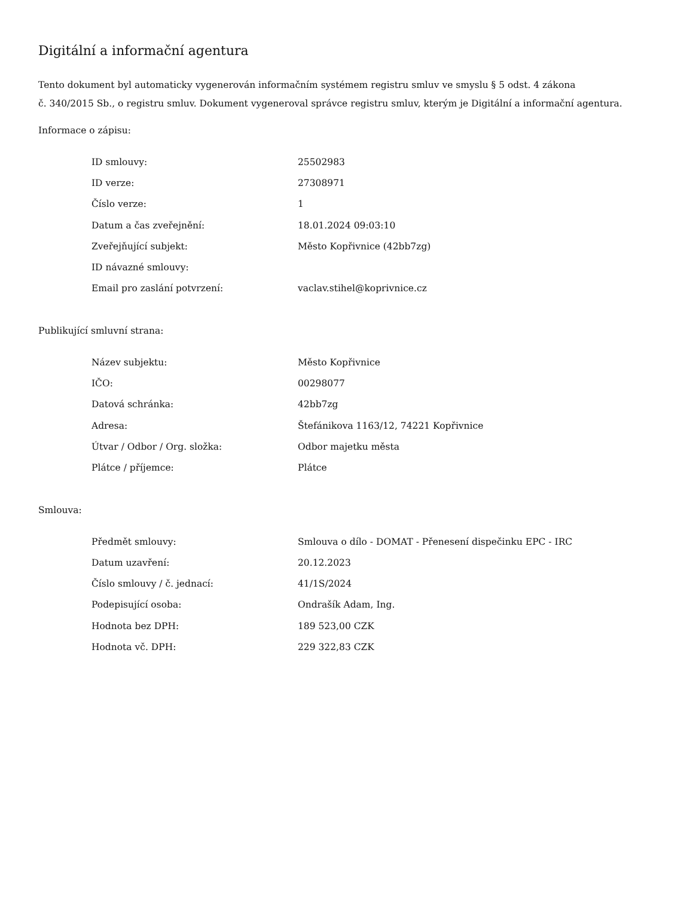Digitální a informační agentura
Tento dokument byl automaticky vygenerován informačním systémem registru smluv ve smyslu § 5 odst. 4 zákona
č. 340/2015 Sb., o registru smluv. Dokument vygeneroval správce registru smluv, kterým je Digitální a informační agentura.
Informace o zápisu:
| ID smlouvy: | 25502983 |
| ID verze: | 27308971 |
| Číslo verze: | 1 |
| Datum a čas zveřejnění: | 18.01.2024 09:03:10 |
| Zveřejňující subjekt: | Město Kopřivnice (42bb7zg) |
| ID návazné smlouvy: | |
| Email pro zaslání potvrzení: | vaclav.stihel@koprivnice.cz |
Publikující smluvní strana:
| Název subjektu: | Město Kopřivnice |
| IČO: | 00298077 |
| Datová schránka: | 42bb7zg |
| Adresa: | Štefánikova 1163/12, 74221 Kopřivnice |
| Útvar / Odbor / Org. složka: | Odbor majetku města |
| Plátce / příjemce: | Plátce |
Smlouva:
| Předmět smlouvy: | Smlouva o dílo - DOMAT - Přenesení dispečinku EPC - IRC |
| Datum uzavření: | 20.12.2023 |
| Číslo smlouvy / č. jednací: | 41/1S/2024 |
| Podepisující osoba: | Ondrašík Adam, Ing. |
| Hodnota bez DPH: | 189 523,00 CZK |
| Hodnota vč. DPH: | 229 322,83 CZK |